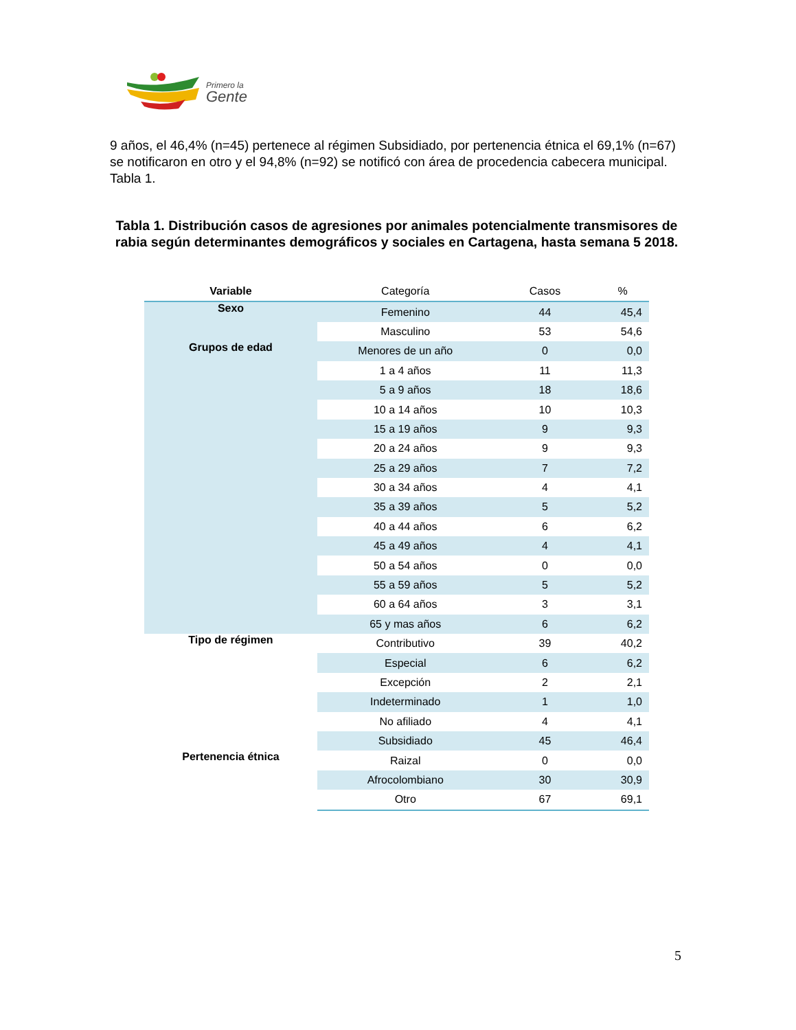Primero la
Gente
9 años, el 46,4% (n=45) pertenece al régimen Subsidiado, por pertenencia étnica el 69,1% (n=67) se notificaron en otro y el 94,8% (n=92) se notificó con área de procedencia cabecera municipal. Tabla 1.
Tabla 1. Distribución casos de agresiones por animales potencialmente transmisores de rabia según determinantes demográficos y sociales en Cartagena, hasta semana 5 2018.
| Variable | Categoría | Casos | % |
| --- | --- | --- | --- |
| Sexo | Femenino | 44 | 45,4 |
| | Masculino | 53 | 54,6 |
| Grupos de edad | Menores de un año | 0 | 0,0 |
| | 1 a 4 años | 11 | 11,3 |
| | 5 a 9 años | 18 | 18,6 |
| | 10 a 14 años | 10 | 10,3 |
| | 15 a 19 años | 9 | 9,3 |
| | 20 a 24 años | 9 | 9,3 |
| | 25 a 29 años | 7 | 7,2 |
| | 30 a 34 años | 4 | 4,1 |
| | 35 a 39 años | 5 | 5,2 |
| | 40 a 44 años | 6 | 6,2 |
| | 45 a 49 años | 4 | 4,1 |
| | 50 a 54 años | 0 | 0,0 |
| | 55 a 59 años | 5 | 5,2 |
| | 60 a 64 años | 3 | 3,1 |
| | 65 y mas años | 6 | 6,2 |
| Tipo de régimen | Contributivo | 39 | 40,2 |
| | Especial | 6 | 6,2 |
| | Excepción | 2 | 2,1 |
| | Indeterminado | 1 | 1,0 |
| | No afiliado | 4 | 4,1 |
| | Subsidiado | 45 | 46,4 |
| Pertenencia étnica | Raizal | 0 | 0,0 |
| | Afrocolombiano | 30 | 30,9 |
| | Otro | 67 | 69,1 |
5